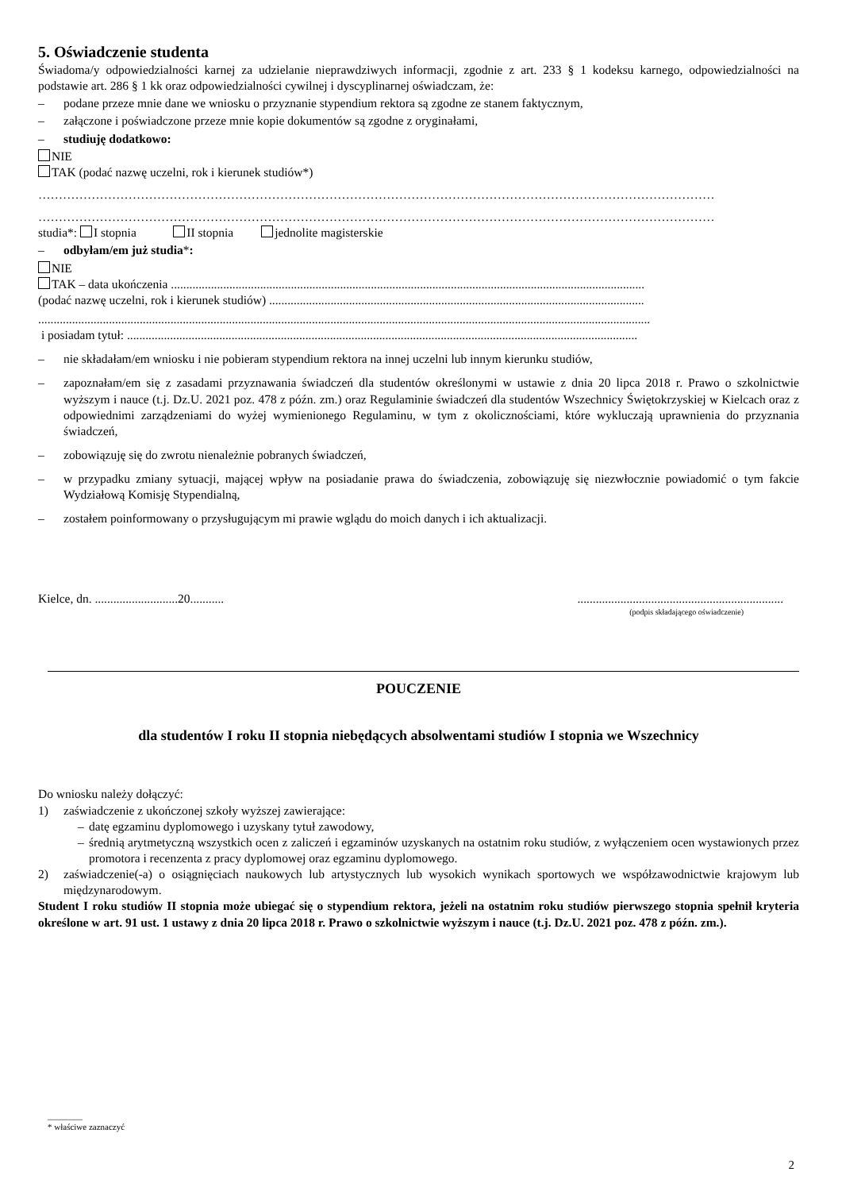5. Oświadczenie studenta
Świadoma/y odpowiedzialności karnej za udzielanie nieprawdziwych informacji, zgodnie z art. 233 § 1 kodeksu karnego, odpowiedzialności na podstawie art. 286 § 1 kk oraz odpowiedzialności cywilnej i dyscyplinarnej oświadczam, że:
– podane przeze mnie dane we wniosku o przyznanie stypendium rektora są zgodne ze stanem faktycznym,
– załączone i poświadczone przeze mnie kopie dokumentów są zgodne z oryginałami,
– studiuję dodatkowo:
NIE
TAK (podać nazwę uczelni, rok i kierunek studiów*)
…………………………………………………………………………………………………………………………………………………
…………………………………………………………………………………………………………………………………………………
studia*: I stopnia II stopnia jednolite magisterskie
– odbyłam/em już studia*:
NIE
TAK – data ukończenia ..........................................................................................................................................................
(podać nazwę uczelni, rok i kierunek studiów) ..........................................................................................................................
.......................................................................................................................................................................................................
i posiadam tytuł: ......................................................................................................................................................................
– nie składałam/em wniosku i nie pobieram stypendium rektora na innej uczelni lub innym kierunku studiów,
– zapoznałam/em się z zasadami przyznawania świadczeń dla studentów określonymi w ustawie z dnia 20 lipca 2018 r. Prawo o szkolnictwie wyższym i nauce (t.j. Dz.U. 2021 poz. 478 z późn. zm.) oraz Regulaminie świadczeń dla studentów Wszechnicy Świętokrzyskiej w Kielcach oraz z odpowiednimi zarządzeniami do wyżej wymienionego Regulaminu, w tym z okolicznościami, które wykluczają uprawnienia do przyznania świadczeń,
– zobowiązuję się do zwrotu nienależnie pobranych świadczeń,
– w przypadku zmiany sytuacji, mającej wpływ na posiadanie prawa do świadczenia, zobowiązuję się niezwłocznie powiadomić o tym fakcie Wydziałową Komisję Stypendialną,
– zostałem poinformowany o przysługującym mi prawie wglądu do moich danych i ich aktualizacji.
Kielce, dn. ...........................20..............................................................................
(podpis składającego oświadczenie)
POUCZENIE
dla studentów I roku II stopnia niebędących absolwentami studiów I stopnia we Wszechnicy
Do wniosku należy dołączyć:
1) zaświadczenie z ukończonej szkoły wyższej zawierające:
– datę egzaminu dyplomowego i uzyskany tytuł zawodowy,
– średnią arytmetyczną wszystkich ocen z zaliczeń i egzaminów uzyskanych na ostatnim roku studiów, z wyłączeniem ocen wystawionych przez promotora i recenzenta z pracy dyplomowej oraz egzaminu dyplomowego.
2) zaświadczenie(-a) o osiągnięciach naukowych lub artystycznych lub wysokich wynikach sportowych we współzawodnictwie krajowym lub międzynarodowym.
Student I roku studiów II stopnia może ubiegać się o stypendium rektora, jeżeli na ostatnim roku studiów pierwszego stopnia spełnił kryteria określone w art. 91 ust. 1 ustawy z dnia 20 lipca 2018 r. Prawo o szkolnictwie wyższym i nauce (t.j. Dz.U. 2021 poz. 478 z późn. zm.).
________
* właściwe zaznaczyć
2